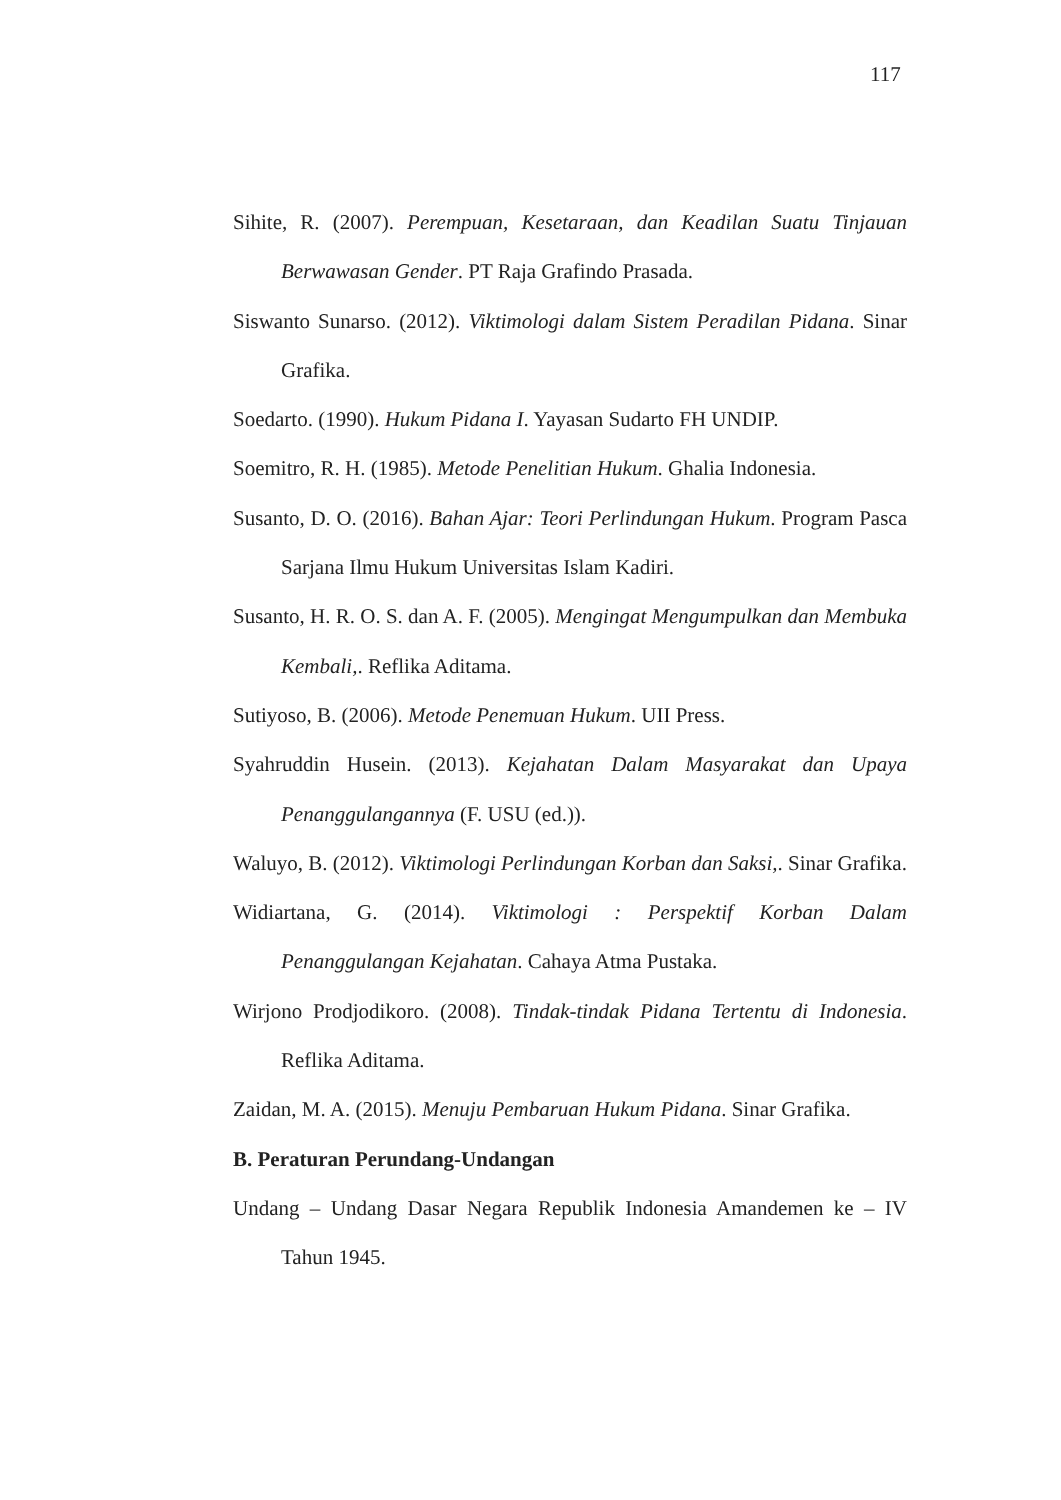117
Sihite, R. (2007). Perempuan, Kesetaraan, dan Keadilan Suatu Tinjauan Berwawasan Gender. PT Raja Grafindo Prasada.
Siswanto Sunarso. (2012). Viktimologi dalam Sistem Peradilan Pidana. Sinar Grafika.
Soedarto. (1990). Hukum Pidana I. Yayasan Sudarto FH UNDIP.
Soemitro, R. H. (1985). Metode Penelitian Hukum. Ghalia Indonesia.
Susanto, D. O. (2016). Bahan Ajar: Teori Perlindungan Hukum. Program Pasca Sarjana Ilmu Hukum Universitas Islam Kadiri.
Susanto, H. R. O. S. dan A. F. (2005). Mengingat Mengumpulkan dan Membuka Kembali,. Reflika Aditama.
Sutiyoso, B. (2006). Metode Penemuan Hukum. UII Press.
Syahruddin Husein. (2013). Kejahatan Dalam Masyarakat dan Upaya Penanggulangannya (F. USU (ed.)).
Waluyo, B. (2012). Viktimologi Perlindungan Korban dan Saksi,. Sinar Grafika.
Widiartana, G. (2014). Viktimologi : Perspektif Korban Dalam Penanggulangan Kejahatan. Cahaya Atma Pustaka.
Wirjono Prodjodikoro. (2008). Tindak-tindak Pidana Tertentu di Indonesia. Reflika Aditama.
Zaidan, M. A. (2015). Menuju Pembaruan Hukum Pidana. Sinar Grafika.
B. Peraturan Perundang-Undangan
Undang – Undang Dasar Negara Republik Indonesia Amandemen ke – IV Tahun 1945.